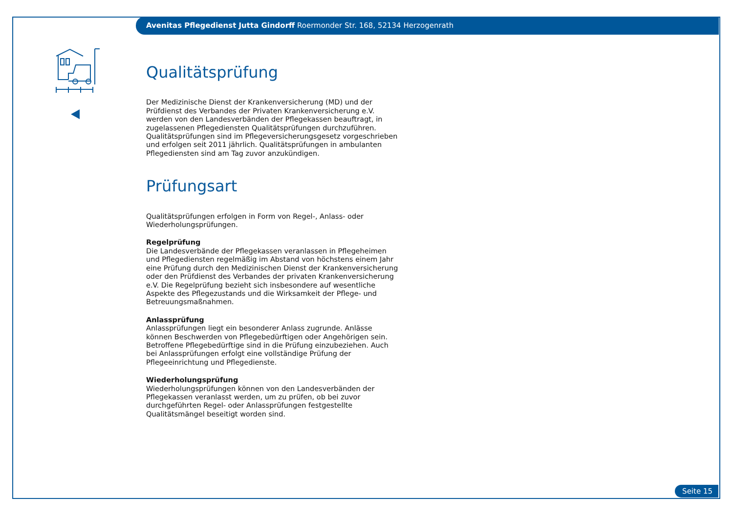Avenitas Pflegedienst Jutta Gindorff Roermonder Str. 168, 52134 Herzogenrath
Qualitätsprüfung
Der Medizinische Dienst der Krankenversicherung (MD) und der Prüfdienst des Verbandes der Privaten Krankenversicherung e.V. werden von den Landesverbänden der Pflegekassen beauftragt, in zugelassenen Pflegediensten Qualitätsprüfungen durchzuführen. Qualitätsprüfungen sind im Pflegeversicherungsgesetz vorgeschrieben und erfolgen seit 2011 jährlich. Qualitätsprüfungen in ambulanten Pflegediensten sind am Tag zuvor anzukündigen.
Prüfungsart
Qualitätsprüfungen erfolgen in Form von Regel-, Anlass- oder Wiederholungsprüfungen.
Regelprüfung
Die Landesverbände der Pflegekassen veranlassen in Pflegeheimen und Pflegediensten regelmäßig im Abstand von höchstens einem Jahr eine Prüfung durch den Medizinischen Dienst der Krankenversicherung oder den Prüfdienst des Verbandes der privaten Krankenversicherung e.V. Die Regelprüfung bezieht sich insbesondere auf wesentliche Aspekte des Pflegezustands und die Wirksamkeit der Pflege- und Betreuungsmaßnahmen.
Anlassprüfung
Anlassprüfungen liegt ein besonderer Anlass zugrunde. Anlässe können Beschwerden von Pflegebedürftigen oder Angehörigen sein. Betroffene Pflegebedürftige sind in die Prüfung einzubeziehen. Auch bei Anlassprüfungen erfolgt eine vollständige Prüfung der Pflegeeinrichtung und Pflegedienste.
Wiederholungsprüfung
Wiederholungsprüfungen können von den Landesverbänden der Pflegekassen veranlasst werden, um zu prüfen, ob bei zuvor durchgeführten Regel- oder Anlassprüfungen festgestellte Qualitätsmängel beseitigt worden sind.
Seite 15